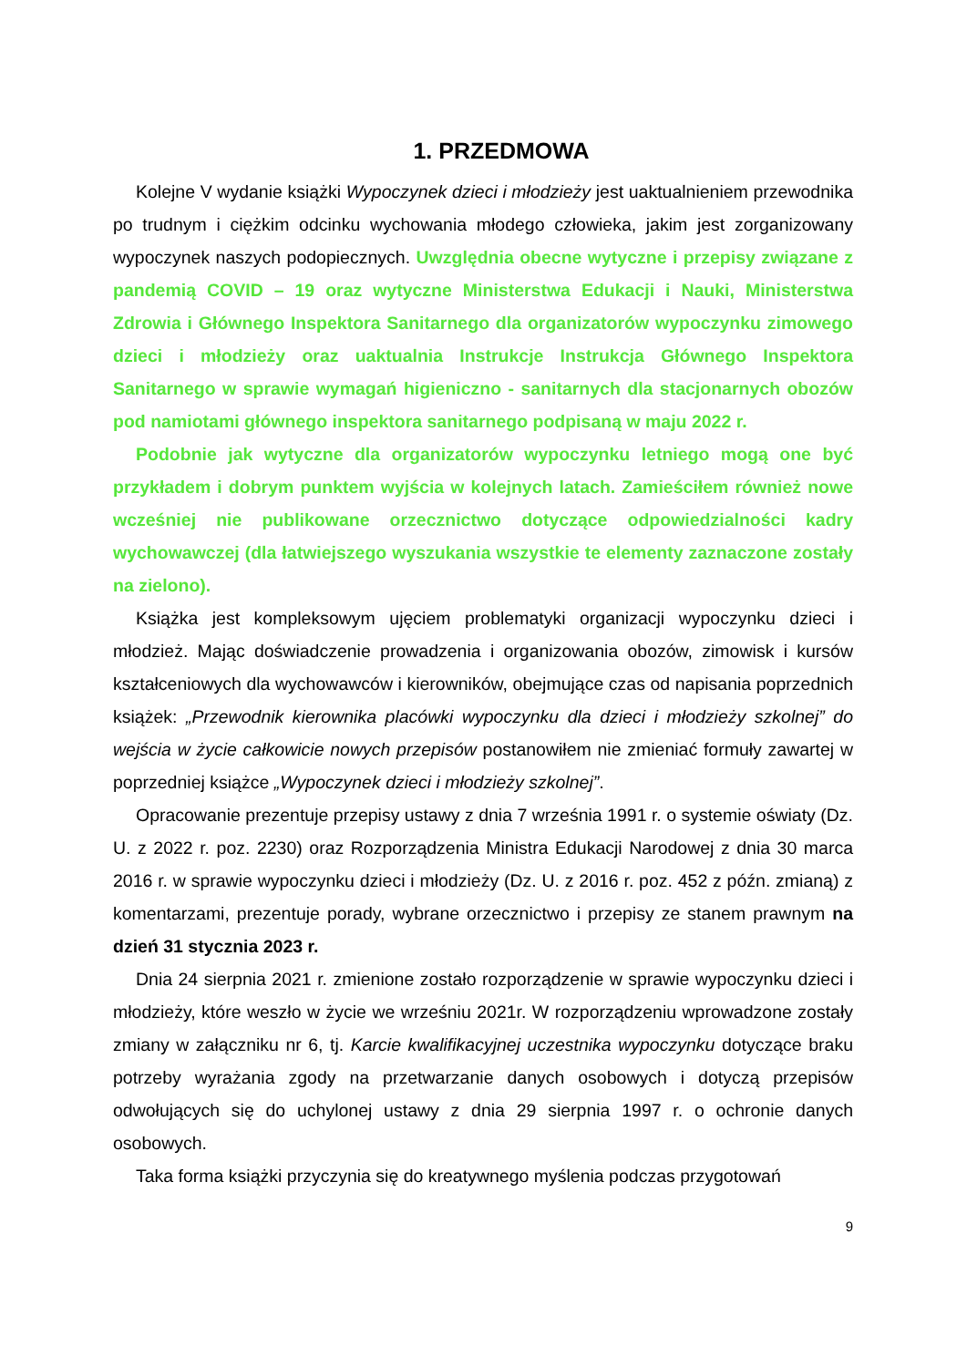1. PRZEDMOWA
Kolejne V wydanie książki Wypoczynek dzieci i młodzieży jest uaktualnieniem przewodnika po trudnym i ciężkim odcinku wychowania młodego człowieka, jakim jest zorganizowany wypoczynek naszych podopiecznych. Uwzględnia obecne wytyczne i przepisy związane z pandemią COVID – 19 oraz wytyczne Ministerstwa Edukacji i Nauki, Ministerstwa Zdrowia i Głównego Inspektora Sanitarnego dla organizatorów wypoczynku zimowego dzieci i młodzieży oraz uaktualnia Instrukcje Instrukcja Głównego Inspektora Sanitarnego w sprawie wymagań higieniczno - sanitarnych dla stacjonarnych obozów pod namiotami głównego inspektora sanitarnego podpisaną w maju 2022 r.
Podobnie jak wytyczne dla organizatorów wypoczynku letniego mogą one być przykładem i dobrym punktem wyjścia w kolejnych latach. Zamieściłem również nowe wcześniej nie publikowane orzecznictwo dotyczące odpowiedzialności kadry wychowawczej (dla łatwiejszego wyszukania wszystkie te elementy zaznaczone zostały na zielono).
Książka jest kompleksowym ujęciem problematyki organizacji wypoczynku dzieci i młodzież. Mając doświadczenie prowadzenia i organizowania obozów, zimowisk i kursów kształceniowych dla wychowawców i kierowników, obejmujące czas od napisania poprzednich książek: „Przewodnik kierownika placówki wypoczynku dla dzieci i młodzieży szkolnej” do wejścia w życie całkowicie nowych przepisów postanowiłem nie zmieniać formuły zawartej w poprzedniej książce „Wypoczynek dzieci i młodzieży szkolnej”.
Opracowanie prezentuje przepisy ustawy z dnia 7 września 1991 r. o systemie oświaty (Dz. U. z 2022 r. poz. 2230) oraz Rozporządzenia Ministra Edukacji Narodowej z dnia 30 marca 2016 r. w sprawie wypoczynku dzieci i młodzieży (Dz. U. z 2016 r. poz. 452 z późn. zmianą) z komentarzami, prezentuje porady, wybrane orzecznictwo i przepisy ze stanem prawnym na dzień 31 stycznia 2023 r.
Dnia 24 sierpnia 2021 r. zmienione zostało rozporządzenie w sprawie wypoczynku dzieci i młodzieży, które weszło w życie we wrześniu 2021r. W rozporządzeniu wprowadzone zostały zmiany w załączniku nr 6, tj. Karcie kwalifikacyjnej uczestnika wypoczynku dotyczące braku potrzeby wyrażania zgody na przetwarzanie danych osobowych i dotyczą przepisów odwołujących się do uchylonej ustawy z dnia 29 sierpnia 1997 r. o ochronie danych osobowych.
Taka forma książki przyczynia się do kreatywnego myślenia podczas przygotowań
9